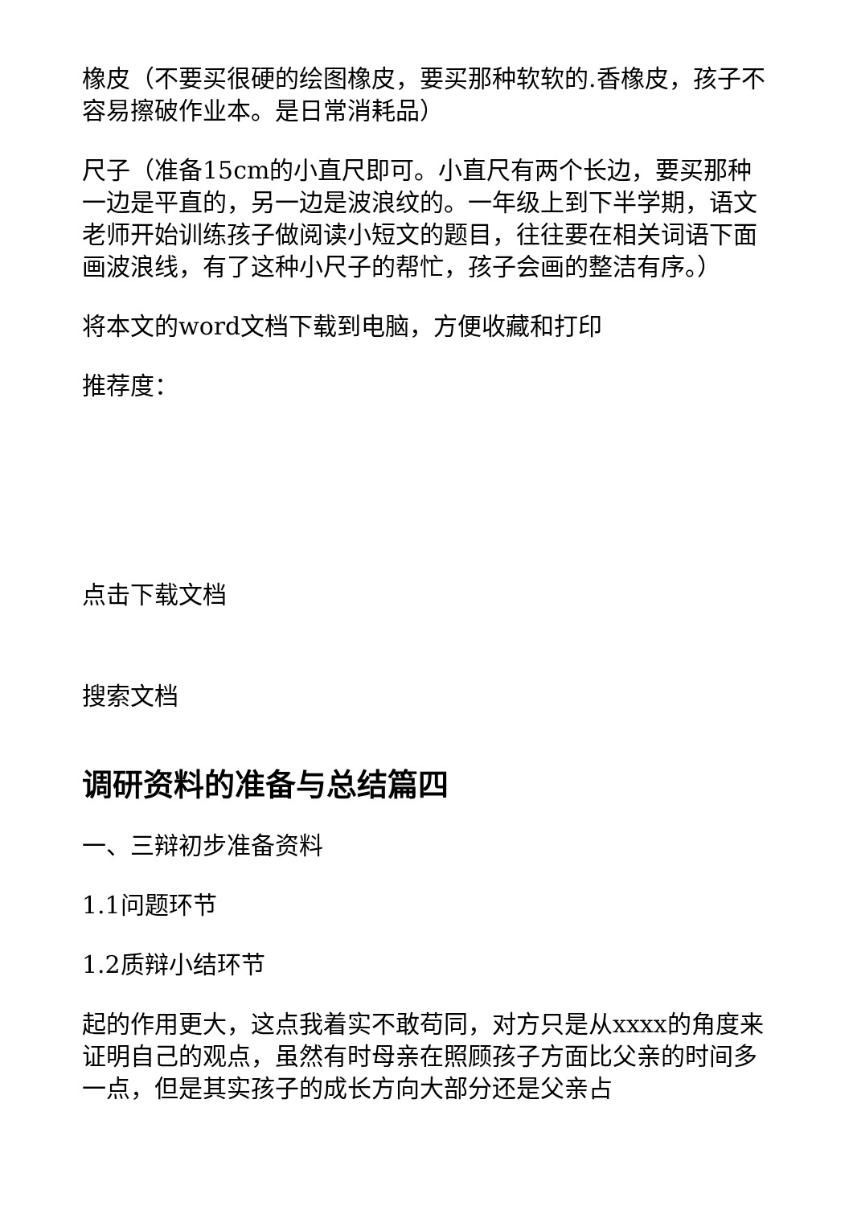橡皮（不要买很硬的绘图橡皮，要买那种软软的.香橡皮，孩子不容易擦破作业本。是日常消耗品）
尺子（准备15cm的小直尺即可。小直尺有两个长边，要买那种一边是平直的，另一边是波浪纹的。一年级上到下半学期，语文老师开始训练孩子做阅读小短文的题目，往往要在相关词语下面画波浪线，有了这种小尺子的帮忙，孩子会画的整洁有序。）
将本文的word文档下载到电脑，方便收藏和打印
推荐度：
点击下载文档
搜索文档
调研资料的准备与总结篇四
一、三辩初步准备资料
1.1问题环节
1.2质辩小结环节
起的作用更大，这点我着实不敢苟同，对方只是从xxxx的角度来证明自己的观点，虽然有时母亲在照顾孩子方面比父亲的时间多一点，但是其实孩子的成长方向大部分还是父亲占